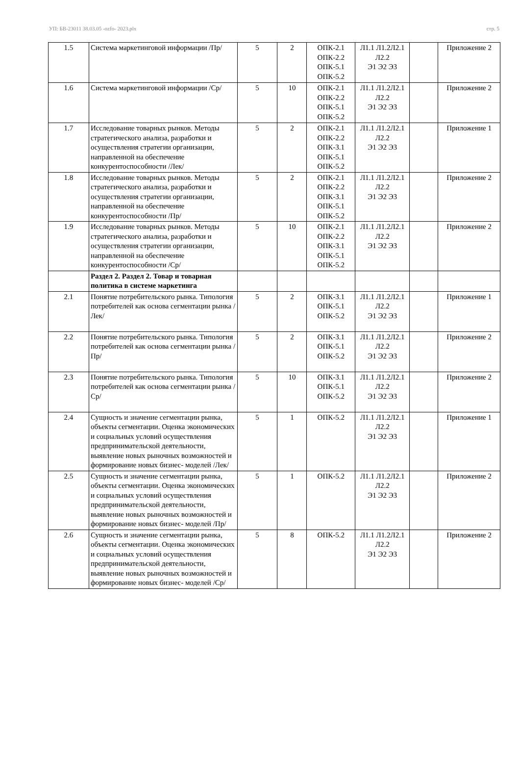УП: БВ-23011 38.03.05 -ozfo- 2023.plx стр. 5
| 1.5 | Система маркетинговой информации /Пр/ | 5 | 2 | ОПК-2.1 ОПК-2.2 ОПК-5.1 ОПК-5.2 | Л1.1 Л1.2Л2.1 Л2.2 Э1 Э2 Э3 | | Приложение 2 |
| 1.6 | Система маркетинговой информации /Ср/ | 5 | 10 | ОПК-2.1 ОПК-2.2 ОПК-5.1 ОПК-5.2 | Л1.1 Л1.2Л2.1 Л2.2 Э1 Э2 Э3 | | Приложение 2 |
| 1.7 | Исследование товарных рынков. Методы стратегического анализа, разработки и осуществления стратегии организации, направленной на обеспечение конкурентоспособности /Лек/ | 5 | 2 | ОПК-2.1 ОПК-2.2 ОПК-3.1 ОПК-5.1 ОПК-5.2 | Л1.1 Л1.2Л2.1 Л2.2 Э1 Э2 Э3 | | Приложение 1 |
| 1.8 | Исследование товарных рынков. Методы стратегического анализа, разработки и осуществления стратегии организации, направленной на обеспечение конкурентоспособности /Пр/ | 5 | 2 | ОПК-2.1 ОПК-2.2 ОПК-3.1 ОПК-5.1 ОПК-5.2 | Л1.1 Л1.2Л2.1 Л2.2 Э1 Э2 Э3 | | Приложение 2 |
| 1.9 | Исследование товарных рынков. Методы стратегического анализа, разработки и осуществления стратегии организации, направленной на обеспечение конкурентоспособности /Ср/ | 5 | 10 | ОПК-2.1 ОПК-2.2 ОПК-3.1 ОПК-5.1 ОПК-5.2 | Л1.1 Л1.2Л2.1 Л2.2 Э1 Э2 Э3 | | Приложение 2 |
| | Раздел 2. Раздел 2. Товар и товарная политика в системе маркетинга | | | | | | |
| 2.1 | Понятие потребительского рынка. Типология потребителей как основа сегментации рынка /Лек/ | 5 | 2 | ОПК-3.1 ОПК-5.1 ОПК-5.2 | Л1.1 Л1.2Л2.1 Л2.2 Э1 Э2 Э3 | | Приложение 1 |
| 2.2 | Понятие потребительского рынка. Типология потребителей как основа сегментации рынка /Пр/ | 5 | 2 | ОПК-3.1 ОПК-5.1 ОПК-5.2 | Л1.1 Л1.2Л2.1 Л2.2 Э1 Э2 Э3 | | Приложение 2 |
| 2.3 | Понятие потребительского рынка. Типология потребителей как основа сегментации рынка /Ср/ | 5 | 10 | ОПК-3.1 ОПК-5.1 ОПК-5.2 | Л1.1 Л1.2Л2.1 Л2.2 Э1 Э2 Э3 | | Приложение 2 |
| 2.4 | Сущность и значение сегментации рынка, объекты сегментации. Оценка экономических и социальных условий осуществления предпринимательской деятельности, выявление новых рыночных возможностей и формирование новых бизнес- моделей /Лек/ | 5 | 1 | ОПК-5.2 | Л1.1 Л1.2Л2.1 Л2.2 Э1 Э2 Э3 | | Приложение 1 |
| 2.5 | Сущность и значение сегментации рынка, объекты сегментации. Оценка экономических и социальных условий осуществления предпринимательской деятельности, выявление новых рыночных возможностей и формирование новых бизнес- моделей /Пр/ | 5 | 1 | ОПК-5.2 | Л1.1 Л1.2Л2.1 Л2.2 Э1 Э2 Э3 | | Приложение 2 |
| 2.6 | Сущность и значение сегментации рынка, объекты сегментации. Оценка экономических и социальных условий осуществления предпринимательской деятельности, выявление новых рыночных возможностей и формирование новых бизнес- моделей /Ср/ | 5 | 8 | ОПК-5.2 | Л1.1 Л1.2Л2.1 Л2.2 Э1 Э2 Э3 | | Приложение 2 |